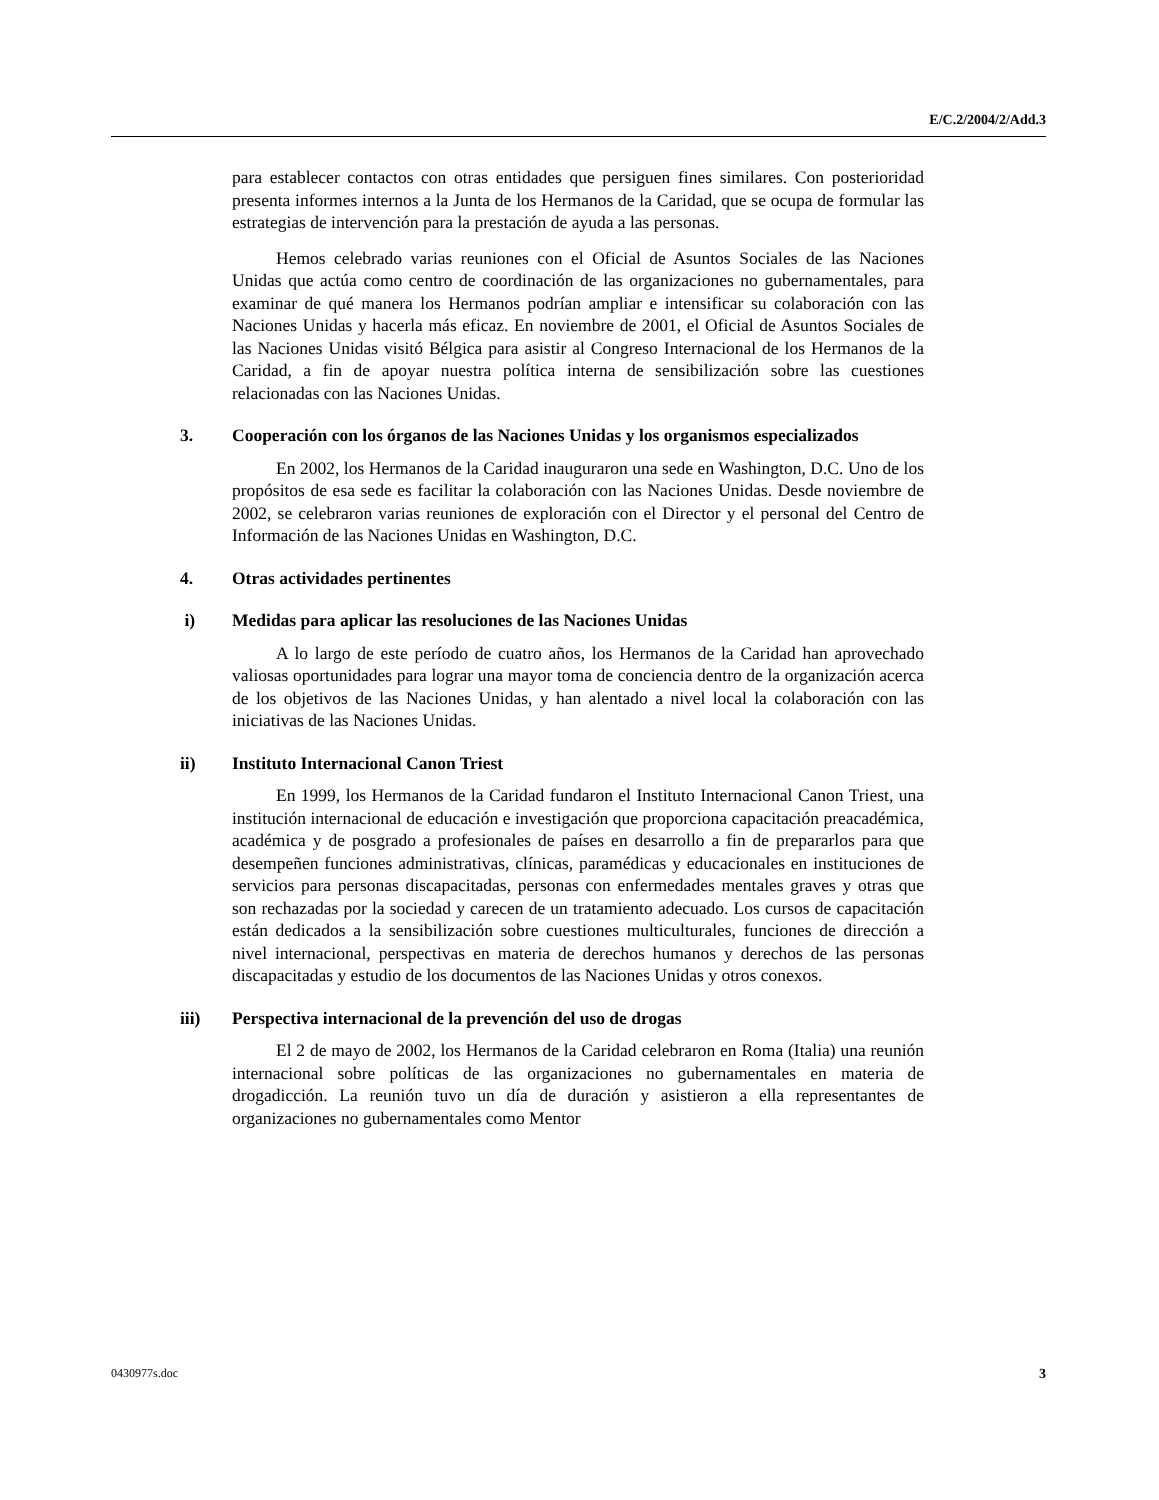E/C.2/2004/2/Add.3
para establecer contactos con otras entidades que persiguen fines similares. Con posterioridad presenta informes internos a la Junta de los Hermanos de la Caridad, que se ocupa de formular las estrategias de intervención para la prestación de ayuda a las personas.
Hemos celebrado varias reuniones con el Oficial de Asuntos Sociales de las Naciones Unidas que actúa como centro de coordinación de las organizaciones no gubernamentales, para examinar de qué manera los Hermanos podrían ampliar e intensificar su colaboración con las Naciones Unidas y hacerla más eficaz. En noviembre de 2001, el Oficial de Asuntos Sociales de las Naciones Unidas visitó Bélgica para asistir al Congreso Internacional de los Hermanos de la Caridad, a fin de apoyar nuestra política interna de sensibilización sobre las cuestiones relacionadas con las Naciones Unidas.
3. Cooperación con los órganos de las Naciones Unidas y los organismos especializados
En 2002, los Hermanos de la Caridad inauguraron una sede en Washington, D.C. Uno de los propósitos de esa sede es facilitar la colaboración con las Naciones Unidas. Desde noviembre de 2002, se celebraron varias reuniones de exploración con el Director y el personal del Centro de Información de las Naciones Unidas en Washington, D.C.
4. Otras actividades pertinentes
i) Medidas para aplicar las resoluciones de las Naciones Unidas
A lo largo de este período de cuatro años, los Hermanos de la Caridad han aprovechado valiosas oportunidades para lograr una mayor toma de conciencia dentro de la organización acerca de los objetivos de las Naciones Unidas, y han alentado a nivel local la colaboración con las iniciativas de las Naciones Unidas.
ii) Instituto Internacional Canon Triest
En 1999, los Hermanos de la Caridad fundaron el Instituto Internacional Canon Triest, una institución internacional de educación e investigación que proporciona capacitación preacadémica, académica y de posgrado a profesionales de países en desarrollo a fin de prepararlos para que desempeñen funciones administrativas, clínicas, paramédicas y educacionales en instituciones de servicios para personas discapacitadas, personas con enfermedades mentales graves y otras que son rechazadas por la sociedad y carecen de un tratamiento adecuado. Los cursos de capacitación están dedicados a la sensibilización sobre cuestiones multiculturales, funciones de dirección a nivel internacional, perspectivas en materia de derechos humanos y derechos de las personas discapacitadas y estudio de los documentos de las Naciones Unidas y otros conexos.
iii) Perspectiva internacional de la prevención del uso de drogas
El 2 de mayo de 2002, los Hermanos de la Caridad celebraron en Roma (Italia) una reunión internacional sobre políticas de las organizaciones no gubernamentales en materia de drogadicción. La reunión tuvo un día de duración y asistieron a ella representantes de organizaciones no gubernamentales como Mentor
0430977s.doc 3